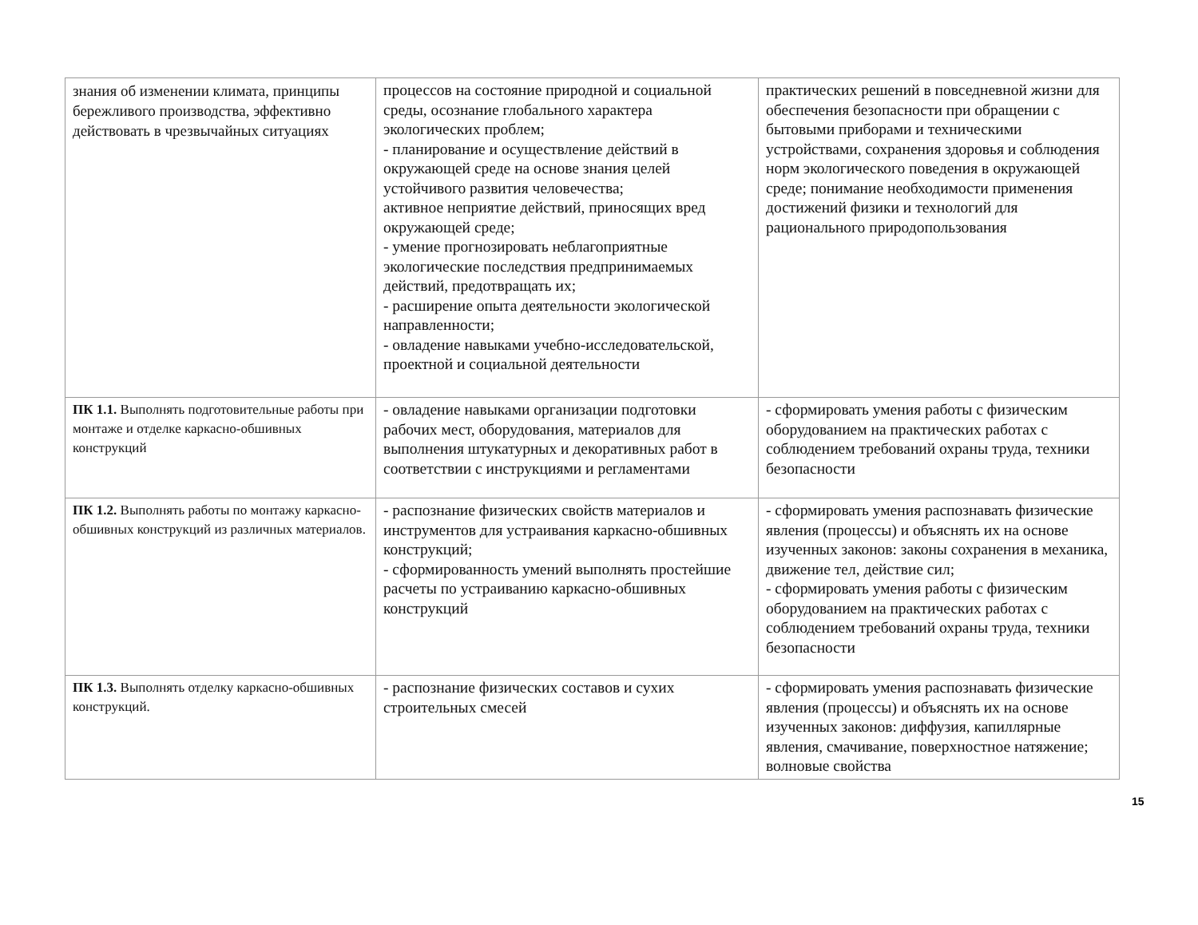| знания об изменении климата, принципы бережливого производства, эффективно действовать в чрезвычайных ситуациях | процессов на состояние природной и социальной среды, осознание глобального характера экологических проблем; - планирование и осуществление действий в окружающей среде на основе знания целей устойчивого развития человечества; активное неприятие действий, приносящих вред окружающей среде; - умение прогнозировать неблагоприятные экологические последствия предпринимаемых действий, предотвращать их; - расширение опыта деятельности экологической направленности; - овладение навыками учебно-исследовательской, проектной и социальной деятельности | практических решений в повседневной жизни для обеспечения безопасности при обращении с бытовыми приборами и техническими устройствами, сохранения здоровья и соблюдения норм экологического поведения в окружающей среде; понимание необходимости применения достижений физики и технологий для рационального природопользования |
| ПК 1.1. Выполнять подготовительные работы при монтаже и отделке каркасно-обшивных конструкций | - овладение навыками организации подготовки рабочих мест, оборудования, материалов для выполнения штукатурных и декоративных работ в соответствии с инструкциями и регламентами | - сформировать умения работы с физическим оборудованием на практических работах с соблюдением требований охраны труда, техники безопасности |
| ПК 1.2. Выполнять работы по монтажу каркасно-обшивных конструкций из различных материалов. | - распознание физических свойств материалов и инструментов для устраивания каркасно-обшивных конструкций; - сформированность умений выполнять простейшие расчеты по устраиванию каркасно-обшивных конструкций | - сформировать умения распознавать физические явления (процессы) и объяснять их на основе изученных законов: законы сохранения в механика, движение тел, действие сил; - сформировать умения работы с физическим оборудованием на практических работах с соблюдением требований охраны труда, техники безопасности |
| ПК 1.3. Выполнять отделку каркасно-обшивных конструкций. | - распознание физических составов и сухих строительных смесей | - сформировать умения распознавать физические явления (процессы) и объяснять их на основе изученных законов: диффузия, капиллярные явления, смачивание, поверхностное натяжение; волновые свойства |
15